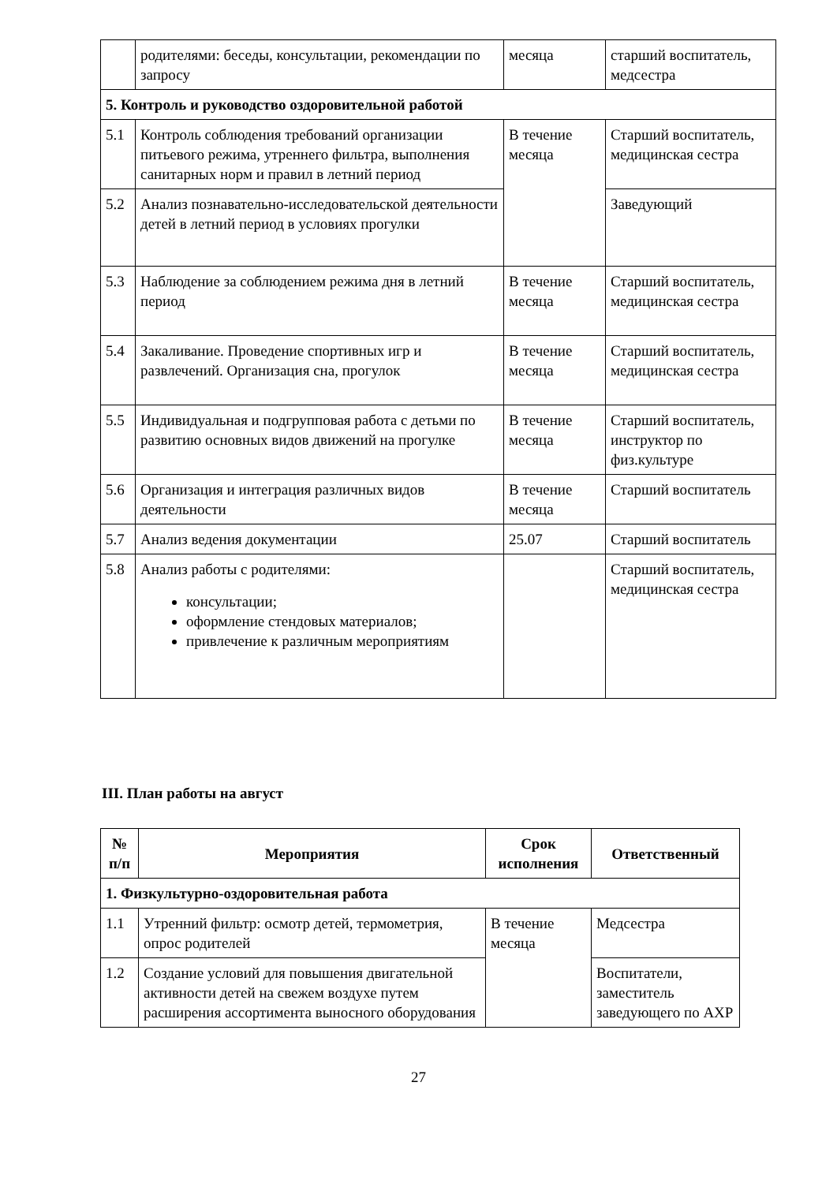| | родителями: беседы, консультации, рекомендации по запросу | месяца | старший воспитатель, медсестра |
| 5. Контроль и руководство оздоровительной работой | | | |
| 5.1 | Контроль соблюдения требований организации питьевого режима, утреннего фильтра, выполнения санитарных норм и правил в летний период | В течение месяца | Старший воспитатель, медицинская сестра |
| 5.2 | Анализ познавательно-исследовательской деятельности детей в летний период в условиях прогулки | | Заведующий |
| 5.3 | Наблюдение за соблюдением режима дня в летний период | В течение месяца | Старший воспитатель, медицинская сестра |
| 5.4 | Закаливание. Проведение спортивных игр и развлечений. Организация сна, прогулок | В течение месяца | Старший воспитатель, медицинская сестра |
| 5.5 | Индивидуальная и подгрупповая работа с детьми по развитию основных видов движений на прогулке | В течение месяца | Старший воспитатель, инструктор по физ.культуре |
| 5.6 | Организация и интеграция различных видов деятельности | В течение месяца | Старший воспитатель |
| 5.7 | Анализ ведения документации | 25.07 | Старший воспитатель |
| 5.8 | Анализ работы с родителями: консультации; оформление стендовых материалов; привлечение к различным мероприятиям | | Старший воспитатель, медицинская сестра |
III. План работы на август
| № п/п | Мероприятия | Срок исполнения | Ответственный |
| --- | --- | --- | --- |
| 1. Физкультурно-оздоровительная работа | | | |
| 1.1 | Утренний фильтр: осмотр детей, термометрия, опрос родителей | В течение месяца | Медсестра |
| 1.2 | Создание условий для повышения двигательной активности детей на свежем воздухе путем расширения ассортимента выносного оборудования | | Воспитатели, заместитель заведующего по АХР |
27